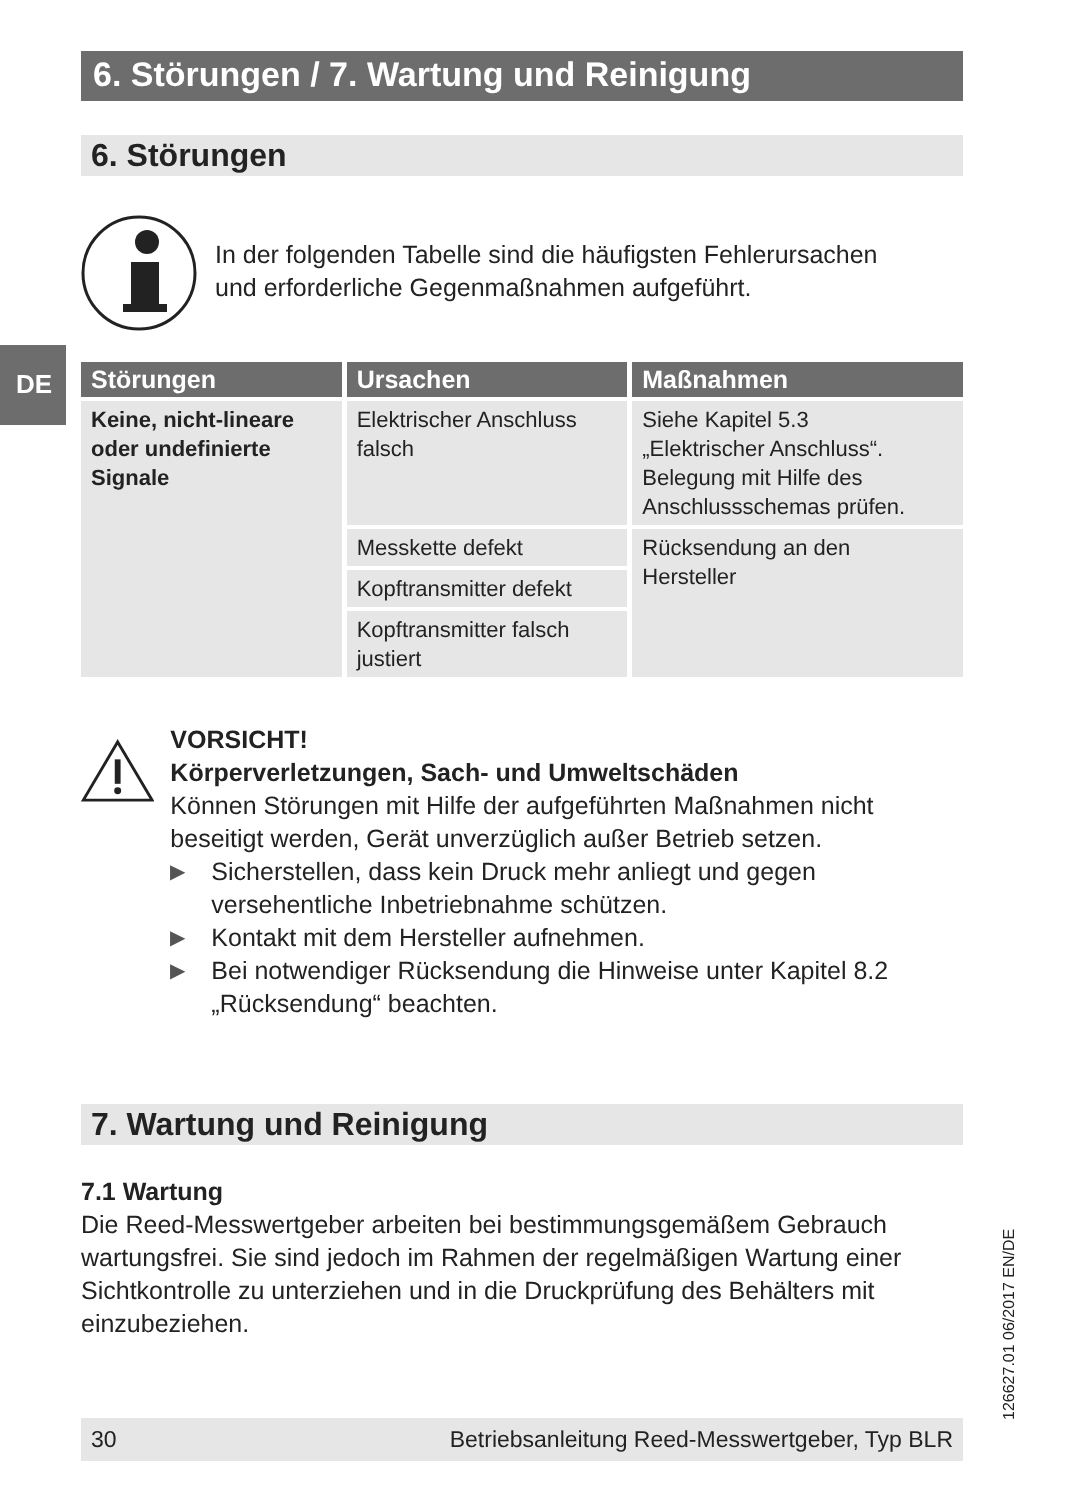DE
6. Störungen / 7. Wartung und Reinigung
6. Störungen
In der folgenden Tabelle sind die häufigsten Fehlerursachen
und erforderliche Gegenmaßnahmen aufgeführt.
| Störungen | Ursachen | Maßnahmen |
| --- | --- | --- |
| Keine, nicht-lineare oder undefinierte Signale | Elektrischer Anschluss falsch | Siehe Kapitel 5.3 „Elektrischer Anschluss“. Belegung mit Hilfe des Anschlussschemas prüfen. |
| | Messkette defekt | Rücksendung an den Hersteller |
| | Kopftransmitter defekt | |
| | Kopftransmitter falsch justiert | |
VORSICHT!
Körperverletzungen, Sach- und Umweltschäden
Können Störungen mit Hilfe der aufgeführten Maßnahmen nicht beseitigt werden, Gerät unverzüglich außer Betrieb setzen.
▶ Sicherstellen, dass kein Druck mehr anliegt und gegen versehentliche Inbetriebnahme schützen.
▶ Kontakt mit dem Hersteller aufnehmen.
▶ Bei notwendiger Rücksendung die Hinweise unter Kapitel 8.2 „Rücksendung“ beachten.
7. Wartung und Reinigung
7.1 Wartung
Die Reed-Messwertgeber arbeiten bei bestimmungsgemäßem Gebrauch wartungsfrei. Sie sind jedoch im Rahmen der regelmäßigen Wartung einer Sichtkontrolle zu unterziehen und in die Druckprüfung des Behälters mit einzubeziehen.
126627.01 06/2017 EN/DE
30 Betriebsanleitung Reed-Messwertgeber, Typ BLR